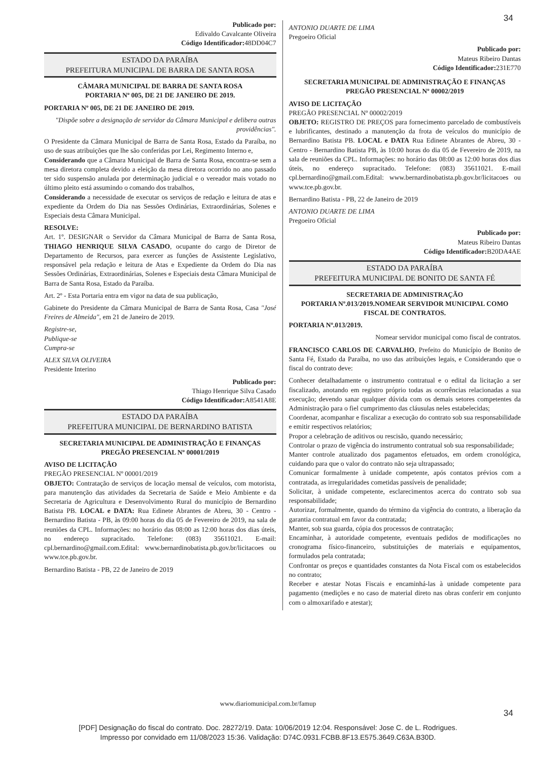34
Publicado por:
Edivaldo Cavalcante Oliveira
Código Identificador: 48DD04C7
ESTADO DA PARAÍBA
PREFEITURA MUNICIPAL DE BARRA DE SANTA ROSA
CÂMARA MUNICIPAL DE BARRA DE SANTA ROSA
PORTARIA Nº 005, DE 21 DE JANEIRO DE 2019.
PORTARIA Nº 005, DE 21 DE JANEIRO DE 2019.
"Dispõe sobre a designação de servidor da Câmara Municipal e delibera outras providências".
O Presidente da Câmara Municipal de Barra de Santa Rosa, Estado da Paraíba, no uso de suas atribuições que lhe são conferidas por Lei, Regimento Interno e,
Considerando que a Câmara Municipal de Barra de Santa Rosa, encontra-se sem a mesa diretora completa devido a eleição da mesa diretora ocorrido no ano passado ter sido suspensão anulada por determinação judicial e o vereador mais votado no último pleito está assumindo o comando dos trabalhos,
Considerando a necessidade de executar os serviços de redação e leitura de atas e expediente da Ordem do Dia nas Sessões Ordinárias, Extraordinárias, Solenes e Especiais desta Câmara Municipal.
RESOLVE:
Art. 1º. DESIGNAR o Servidor da Câmara Municipal de Barra de Santa Rosa, THIAGO HENRIQUE SILVA CASADO, ocupante do cargo de Diretor de Departamento de Recursos, para exercer as funções de Assistente Legislativo, responsável pela redação e leitura de Atas e Expediente da Ordem do Dia nas Sessões Ordinárias, Extraordinárias, Solenes e Especiais desta Câmara Municipal de Barra de Santa Rosa, Estado da Paraíba.
Art. 2º - Esta Portaria entra em vigor na data de sua publicação,
Gabinete do Presidente da Câmara Municipal de Barra de Santa Rosa, Casa "José Freires de Almeida", em 21 de Janeiro de 2019.
Registre-se,
Publique-se
Cumpra-se
ALEX SILVA OLIVEIRA
Presidente Interino
Publicado por:
Thiago Henrique Silva Casado
Código Identificador: A8541A8E
ESTADO DA PARAÍBA
PREFEITURA MUNICIPAL DE BERNARDINO BATISTA
SECRETARIA MUNICIPAL DE ADMINISTRAÇÃO E FINANÇAS
PREGÃO PRESENCIAL Nº 00001/2019
AVISO DE LICITAÇÃO
PREGÃO PRESENCIAL Nº 00001/2019
OBJETO: Contratação de serviços de locação mensal de veículos, com motorista, para manutenção das atividades da Secretaria de Saúde e Meio Ambiente e da Secretaria de Agricultura e Desenvolvimento Rural do município de Bernardino Batista PB. LOCAL e DATA: Rua Edinete Abrantes de Abreu, 30 - Centro - Bernardino Batista - PB, às 09:00 horas do dia 05 de Fevereiro de 2019, na sala de reuniões da CPL. Informações: no horário das 08:00 as 12:00 horas dos dias úteis, no endereço supracitado. Telefone: (083) 35611021. E-mail: cpl.bernardino@gmail.com.Edital: www.bernardinobatista.pb.gov.br/licitacoes ou www.tce.pb.gov.br.
Bernardino Batista - PB, 22 de Janeiro de 2019
ANTONIO DUARTE DE LIMA
Pregoeiro Oficial
Publicado por:
Mateus Ribeiro Dantas
Código Identificador: 231E770
SECRETARIA MUNICIPAL DE ADMINISTRAÇÃO E FINANÇAS
PREGÃO PRESENCIAL Nº 00002/2019
AVISO DE LICITAÇÃO
PREGÃO PRESENCIAL Nº 00002/2019
OBJETO: REGISTRO DE PREÇOS para fornecimento parcelado de combustíveis e lubrificantes, destinado a manutenção da frota de veículos do município de Bernardino Batista PB. LOCAL e DATA Rua Edinete Abrantes de Abreu, 30 - Centro - Bernardino Batista PB, às 10:00 horas do dia 05 de Fevereiro de 2019, na sala de reuniões da CPL. Informações: no horário das 08:00 as 12:00 horas dos dias úteis, no endereço supracitado. Telefone: (083) 35611021. E-mail cpl.bernardino@gmail.com.Edital: www.bernardinobatista.pb.gov.br/licitacoes ou www.tce.pb.gov.br.
Bernardino Batista - PB, 22 de Janeiro de 2019
ANTONIO DUARTE DE LIMA
Pregoeiro Oficial
Publicado por:
Mateus Ribeiro Dantas
Código Identificador: B20DA4AE
ESTADO DA PARAÍBA
PREFEITURA MUNICIPAL DE BONITO DE SANTA FÉ
SECRETARIA DE ADMINISTRAÇÃO
PORTARIA Nº.013/2019.NOMEAR SERVIDOR MUNICIPAL COMO FISCAL DE CONTRATOS.
PORTARIA Nº.013/2019.
Nomear servidor municipal como fiscal de contratos.
FRANCISCO CARLOS DE CARVALHO, Prefeito do Município de Bonito de Santa Fé, Estado da Paraíba, no uso das atribuições legais, e Considerando que o fiscal do contrato deve:
Conhecer detalhadamente o instrumento contratual e o edital da licitação a ser fiscalizado, anotando em registro próprio todas as ocorrências relacionadas a sua execução; devendo sanar qualquer dúvida com os demais setores competentes da Administração para o fiel cumprimento das cláusulas neles estabelecidas;
Coordenar, acompanhar e fiscalizar a execução do contrato sob sua responsabilidade e emitir respectivos relatórios;
Propor a celebração de aditivos ou rescisão, quando necessário;
Controlar o prazo de vigência do instrumento contratual sob sua responsabilidade;
Manter controle atualizado dos pagamentos efetuados, em ordem cronológica, cuidando para que o valor do contrato não seja ultrapassado;
Comunicar formalmente à unidade competente, após contatos prévios com a contratada, as irregularidades cometidas passíveis de penalidade;
Solicitar, à unidade competente, esclarecimentos acerca do contrato sob sua responsabilidade;
Autorizar, formalmente, quando do término da vigência do contrato, a liberação da garantia contratual em favor da contratada;
Manter, sob sua guarda, cópia dos processos de contratação;
Encaminhar, à autoridade competente, eventuais pedidos de modificações no cronograma físico-financeiro, substituições de materiais e equipamentos, formulados pela contratada;
Confrontar os preços e quantidades constantes da Nota Fiscal com os estabelecidos no contrato;
Receber e atestar Notas Fiscais e encaminhá-las à unidade competente para pagamento (medições e no caso de material direto nas obras conferir em conjunto com o almoxarifado e atestar);
www.diariomunicipal.com.br/famup
34
[PDF] Designação do fiscal do contrato. Doc. 28272/19. Data: 10/06/2019 12:04. Responsável: Jose C. de L. Rodrigues.
Impresso por convidado em 11/08/2023 15:36. Validação: D74C.0931.FCBB.8F13.E575.3649.C63A.B30D.